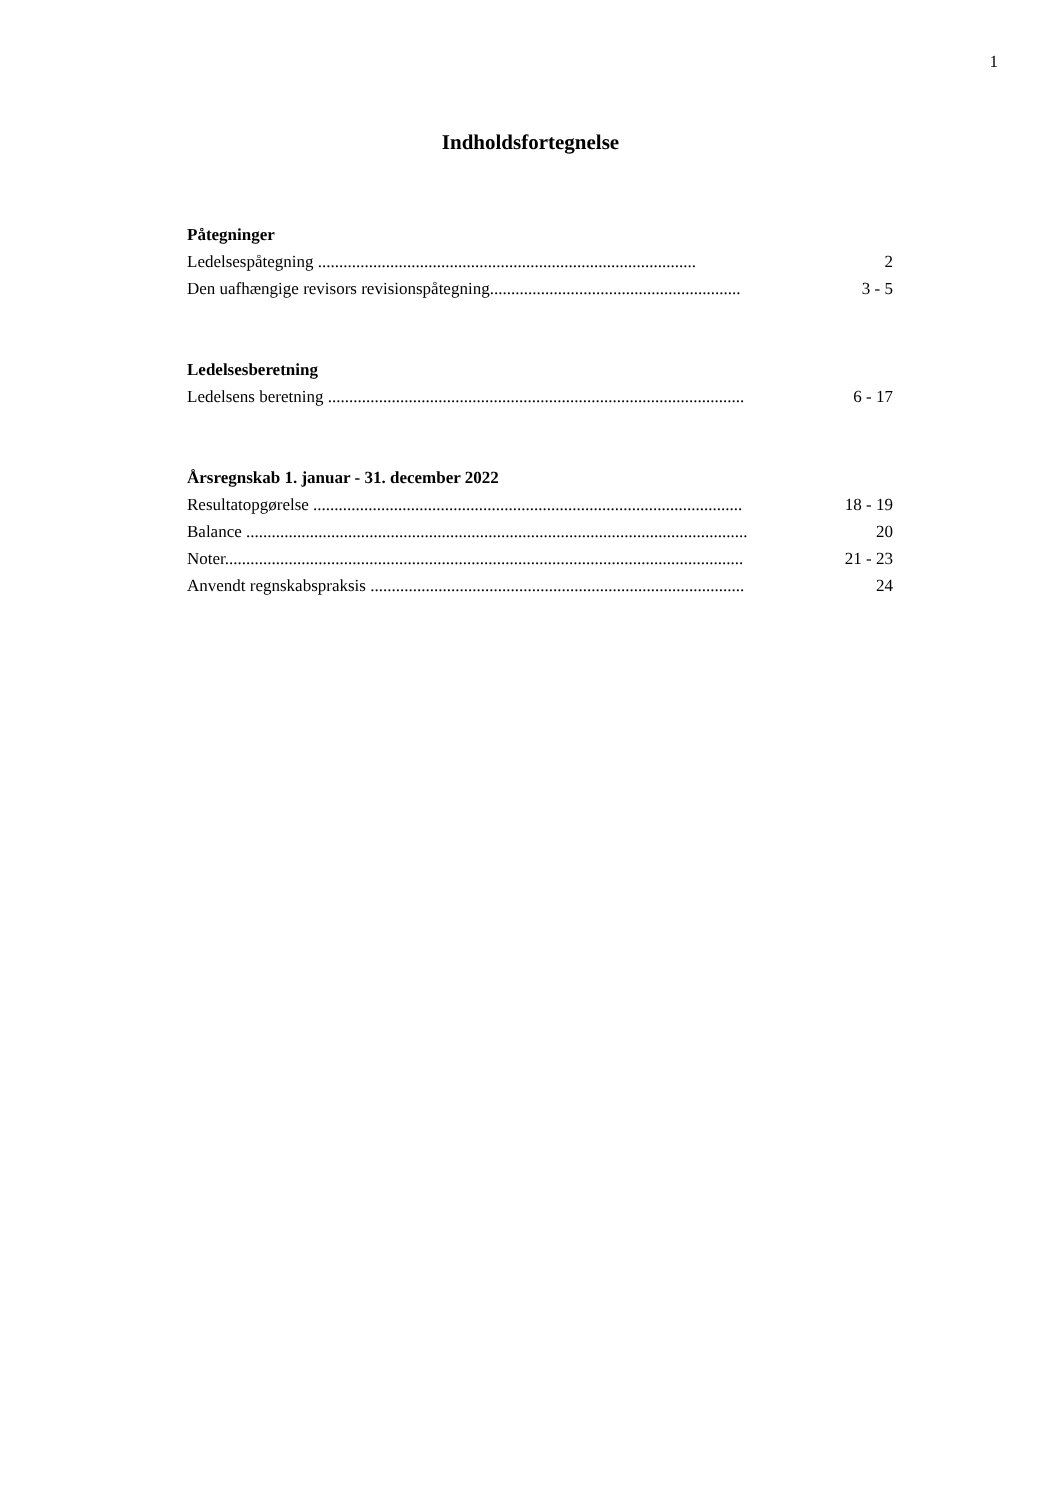1
Indholdsfortegnelse
Påtegninger
Ledelsespåtegning ......................................................................................... 2
Den uafhængige revisors revisionspåtegning........................................................... 3 - 5
Ledelsesberetning
Ledelsens beretning .................................................................................................. 6 - 17
Årsregnskab 1. januar - 31. december 2022
Resultatopgørelse ..................................................................................................... 18 - 19
Balance ...................................................................................................................... 20
Noter.......................................................................................................................... 21 - 23
Anvendt regnskabspraksis ........................................................................................ 24